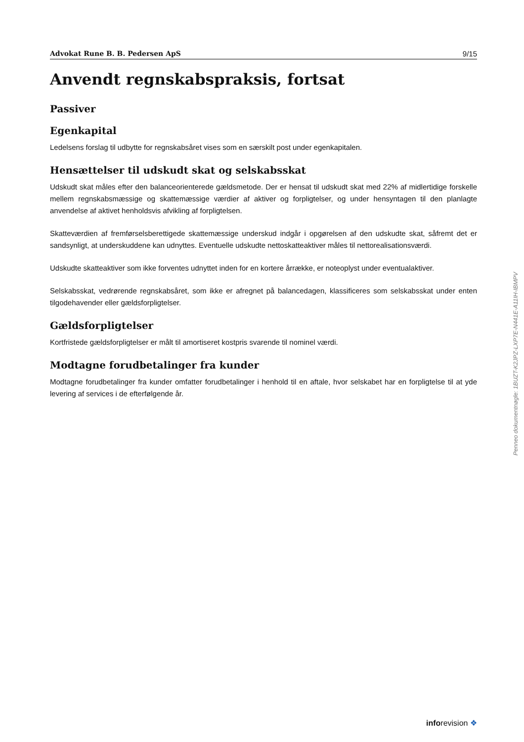Advokat Rune B. B. Pedersen ApS 9/15
Anvendt regnskabspraksis, fortsat
Passiver
Egenkapital
Ledelsens forslag til udbytte for regnskabsåret vises som en særskilt post under egenkapitalen.
Hensættelser til udskudt skat og selskabsskat
Udskudt skat måles efter den balanceorienterede gældsmetode. Der er hensat til udskudt skat med 22% af midlertidige forskelle mellem regnskabsmæssige og skattemæssige værdier af aktiver og forpligtelser, og under hensyntagen til den planlagte anvendelse af aktivet henholdsvis afvikling af forpligtelsen.
Skatteværdien af fremførselsberettigede skattemæssige underskud indgår i opgørelsen af den udskudte skat, såfremt det er sandsynligt, at underskuddene kan udnyttes. Eventuelle udskudte nettoskatteaktiver måles til nettorealisationsværdi.
Udskudte skatteaktiver som ikke forventes udnyttet inden for en kortere årrække, er noteoplyst under eventualaktiver.
Selskabsskat, vedrørende regnskabsåret, som ikke er afregnet på balancedagen, klassificeres som selskabsskat under enten tilgodehavender eller gældsforpligtelser.
Gældsforpligtelser
Kortfristede gældsforpligtelser er målt til amortiseret kostpris svarende til nominel værdi.
Modtagne forudbetalinger fra kunder
Modtagne forudbetalinger fra kunder omfatter forudbetalinger i henhold til en aftale, hvor selskabet har en forpligtelse til at yde levering af services i de efterfølgende år.
Penneo dokumentnøgle: 1BUZT-K2JPZ-LXP7E-N441E-A11IH-IBMPV
inforevision ❖